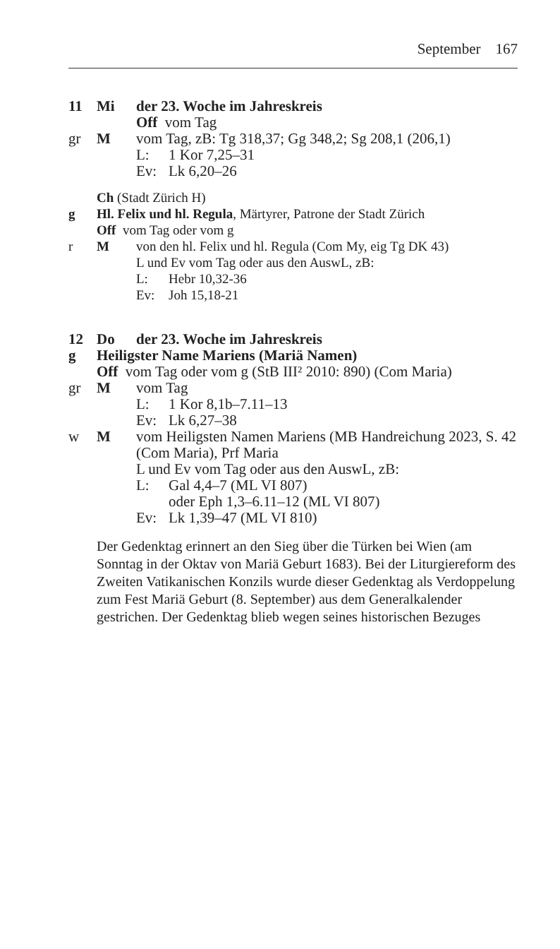September 167
11 Mi der 23. Woche im Jahreskreis
Off vom Tag
gr M vom Tag, zB: Tg 318,37; Gg 348,2; Sg 208,1 (206,1)
L: 1 Kor 7,25–31
Ev: Lk 6,20–26
Ch (Stadt Zürich H)
g Hl. Felix und hl. Regula, Märtyrer, Patrone der Stadt Zürich
Off vom Tag oder vom g
r M von den hl. Felix und hl. Regula (Com My, eig Tg DK 43)
L und Ev vom Tag oder aus den AuswL, zB:
L: Hebr 10,32-36
Ev: Joh 15,18-21
12 Do der 23. Woche im Jahreskreis
g Heiligster Name Mariens (Mariä Namen)
Off vom Tag oder vom g (StB III² 2010: 890) (Com Maria)
gr M vom Tag
L: 1 Kor 8,1b–7.11–13
Ev: Lk 6,27–38
w M vom Heiligsten Namen Mariens (MB Handreichung 2023, S. 42 (Com Maria), Prf Maria
L und Ev vom Tag oder aus den AuswL, zB:
L: Gal 4,4–7 (ML VI 807)
oder Eph 1,3–6.11–12 (ML VI 807)
Ev: Lk 1,39–47 (ML VI 810)
Der Gedenktag erinnert an den Sieg über die Türken bei Wien (am Sonntag in der Oktav von Mariä Geburt 1683). Bei der Liturgiereform des Zweiten Vatikanischen Konzils wurde dieser Gedenktag als Verdoppelung zum Fest Mariä Geburt (8. September) aus dem Generalkalender gestrichen. Der Gedenktag blieb wegen seines historischen Bezuges